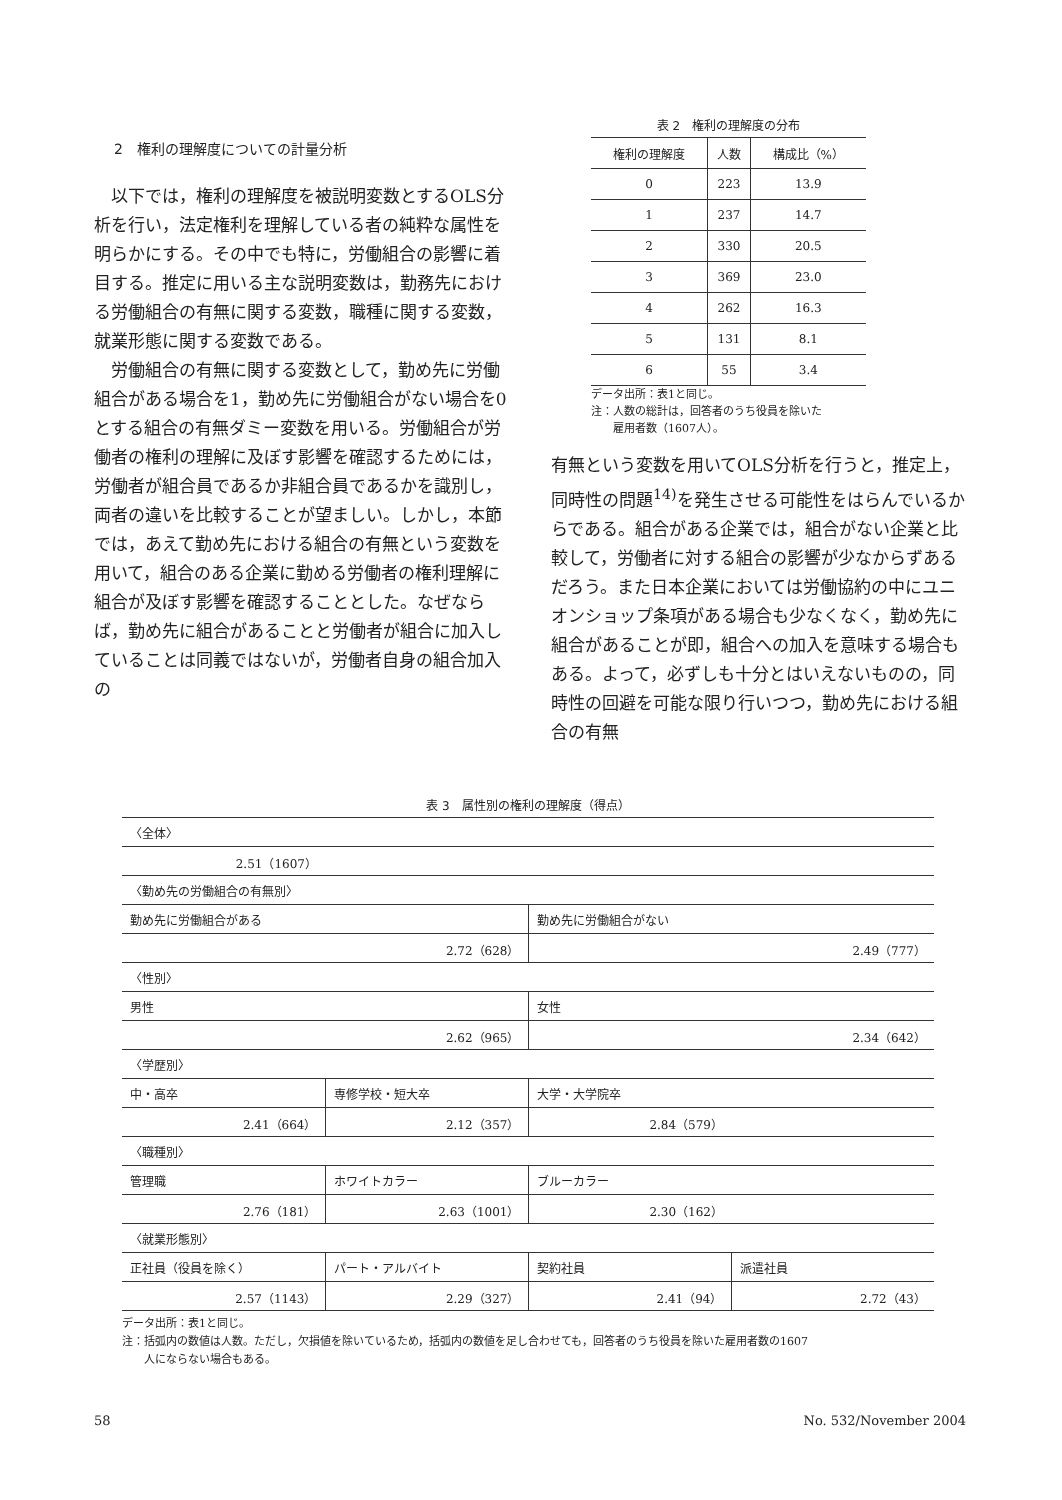2　権利の理解度についての計量分析
以下では，権利の理解度を被説明変数とするOLS分析を行い，法定権利を理解している者の純粋な属性を明らかにする。その中でも特に，労働組合の影響に着目する。推定に用いる主な説明変数は，勤務先における労働組合の有無に関する変数，職種に関する変数，就業形態に関する変数である。
労働組合の有無に関する変数として，勤め先に労働組合がある場合を1，勤め先に労働組合がない場合を0とする組合の有無ダミー変数を用いる。労働組合が労働者の権利の理解に及ぼす影響を確認するためには，労働者が組合員であるか非組合員であるかを識別し，両者の違いを比較することが望ましい。しかし，本節では，あえて勤め先における組合の有無という変数を用いて，組合のある企業に勤める労働者の権利理解に組合が及ぼす影響を確認することとした。なぜならば，勤め先に組合があることと労働者が組合に加入していることは同義ではないが，労働者自身の組合加入の
表 2　権利の理解度の分布
| 権利の理解度 | 人数 | 構成比（%） |
| --- | --- | --- |
| 0 | 223 | 13.9 |
| 1 | 237 | 14.7 |
| 2 | 330 | 20.5 |
| 3 | 369 | 23.0 |
| 4 | 262 | 16.3 |
| 5 | 131 | 8.1 |
| 6 | 55 | 3.4 |
データ出所：表1と同じ。
注：人数の総計は，回答者のうち役員を除いた
　　雇用者数（1607人）。
有無という変数を用いてOLS分析を行うと，推定上，同時性の問題<sup>14)</sup>を発生させる可能性をはらんでいるからである。組合がある企業では，組合がない企業と比較して，労働者に対する組合の影響が少なからずあるだろう。また日本企業においては労働協約の中にユニオンショップ条項がある場合も少なくなく，勤め先に組合があることが即，組合への加入を意味する場合もある。よって，必ずしも十分とはいえないものの，同時性の回避を可能な限り行いつつ，勤め先における組合の有無
表 3　属性別の権利の理解度（得点）
| 〈全体〉 | | | |
| 2.51（1607） | | | |
| 〈勤め先の労働組合の有無別〉 | | | |
| 勤め先に労働組合がある | | 勤め先に労働組合がない | |
| 2.72（628） | | 2.49（777） | |
| 〈性別〉 | | | |
| 男性 | | 女性 | |
| 2.62（965） | | 2.34（642） | |
| 〈学歴別〉 | | | |
| 中・高卒 | 専修学校・短大卒 | 大学・大学院卒 | |
| 2.41（664） | 2.12（357） | 2.84（579） | |
| 〈職種別〉 | | | |
| 管理職 | ホワイトカラー | ブルーカラー | |
| 2.76（181） | 2.63（1001） | 2.30（162） | |
| 〈就業形態別〉 | | | |
| 正社員（役員を除く） | パート・アルバイト | 契約社員 | 派遣社員 |
| 2.57（1143） | 2.29（327） | 2.41（94） | 2.72（43） |
データ出所：表1と同じ。
注：括弧内の数値は人数。ただし，欠損値を除いているため，括弧内の数値を足し合わせても，回答者のうち役員を除いた雇用者数の1607
　　人にならない場合もある。
58 No. 532/November 2004